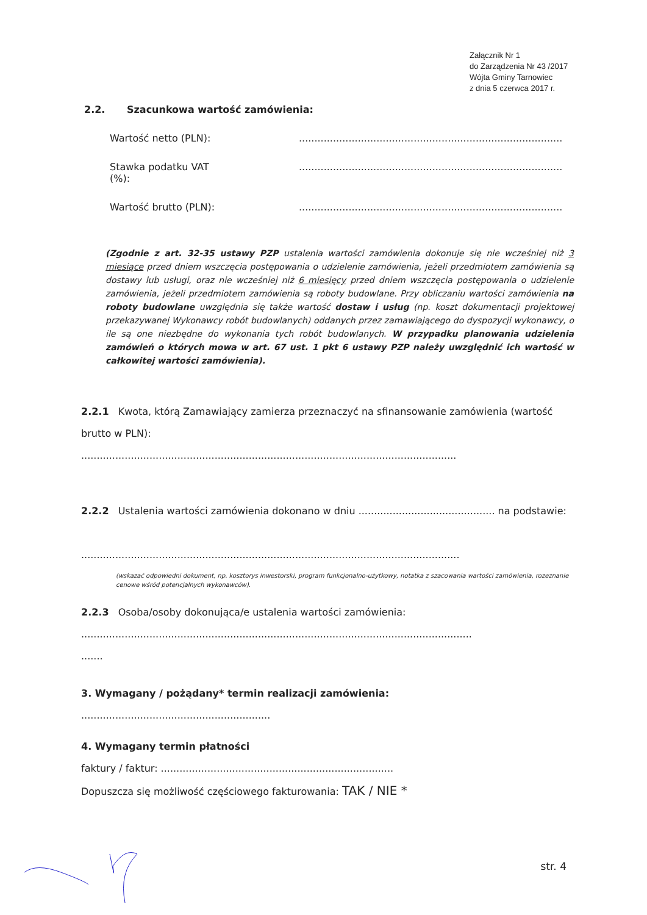Załącznik Nr 1
do Zarządzenia Nr 43 /2017
Wójta Gminy Tarnowiec
z dnia 5 czerwca 2017 r.
2.2. Szacunkowa wartość zamówienia:
Wartość netto (PLN): .....................................................................................
Stawka podatku VAT
(%):
.....................................................................................
Wartość brutto (PLN): .....................................................................................
(Zgodnie z art. 32-35 ustawy PZP ustalenia wartości zamówienia dokonuje się nie wcześniej niż 3 miesiące przed dniem wszczęcia postępowania o udzielenie zamówienia, jeżeli przedmiotem zamówienia są dostawy lub usługi, oraz nie wcześniej niż 6 miesięcy przed dniem wszczęcia postępowania o udzielenie zamówienia, jeżeli przedmiotem zamówienia są roboty budowlane. Przy obliczaniu wartości zamówienia na roboty budowlane uwzględnia się także wartość dostaw i usług (np. koszt dokumentacji projektowej przekazywanej Wykonawcy robót budowlanych) oddanych przez zamawiającego do dyspozycji wykonawcy, o ile są one niezbędne do wykonania tych robót budowlanych. W przypadku planowania udzielenia zamówień o których mowa w art. 67 ust. 1 pkt 6 ustawy PZP należy uwzględnić ich wartość w całkowitej wartości zamówienia).
2.2.1 Kwota, którą Zamawiający zamierza przeznaczyć na sfinansowanie zamówienia (wartość brutto w PLN):
.........................................................................................................................
2.2.2 Ustalenia wartości zamówienia dokonano w dniu ............................................ na podstawie:
..........................................................................................................................
(wskazać odpowiedni dokument, np. kosztorys inwestorski, program funkcjonalno-użytkowy, notatka z szacowania wartości zamówienia, rozeznanie cenowe wśród potencjalnych wykonawców).
2.2.3 Osoba/osoby dokonująca/e ustalenia wartości zamówienia:
..............................................................................................................................
.......
3. Wymagany / pożądany* termin realizacji zamówienia:
.............................................................
4. Wymagany termin płatności
faktury / faktur: ...........................................................................
Dopuszcza się możliwość częściowego fakturowania: TAK / NIE *
str. 4